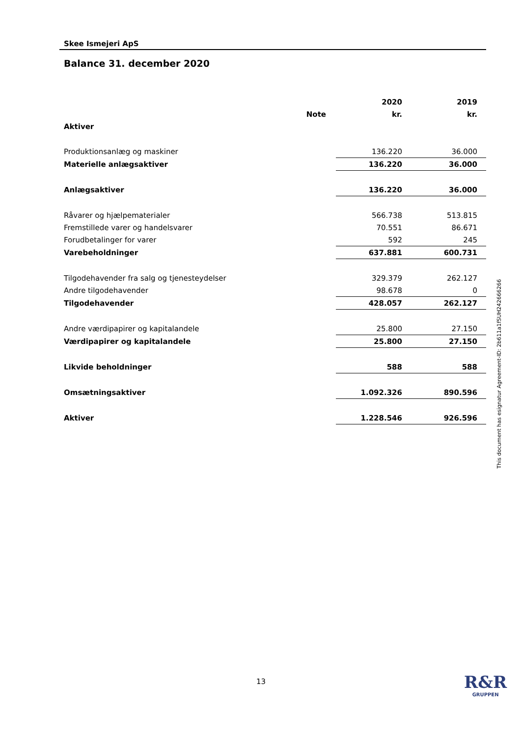Skee Ismejeri ApS
Balance 31. december 2020
| | | 2020 | 2019 |
| --- | --- | --- | --- |
| | Note | kr. | kr. |
| Aktiver | | | |
| Produktionsanlæg og maskiner | | 136.220 | 36.000 |
| Materielle anlægsaktiver | | 136.220 | 36.000 |
| Anlægsaktiver | | 136.220 | 36.000 |
| Råvarer og hjælpematerialer | | 566.738 | 513.815 |
| Fremstillede varer og handelsvarer | | 70.551 | 86.671 |
| Forudbetalinger for varer | | 592 | 245 |
| Varebeholdninger | | 637.881 | 600.731 |
| Tilgodehavender fra salg og tjenesteydelser | | 329.379 | 262.127 |
| Andre tilgodehavender | | 98.678 | 0 |
| Tilgodehavender | | 428.057 | 262.127 |
| Andre værdipapirer og kapitalandele | | 25.800 | 27.150 |
| Værdipapirer og kapitalandele | | 25.800 | 27.150 |
| Likvide beholdninger | | 588 | 588 |
| Omsætningsaktiver | | 1.092.326 | 890.596 |
| Aktiver | | 1.228.546 | 926.596 |
This document has esignatur Agreement-ID: 2b611a1fSUH242666266
13
R&R
GRUPPEN